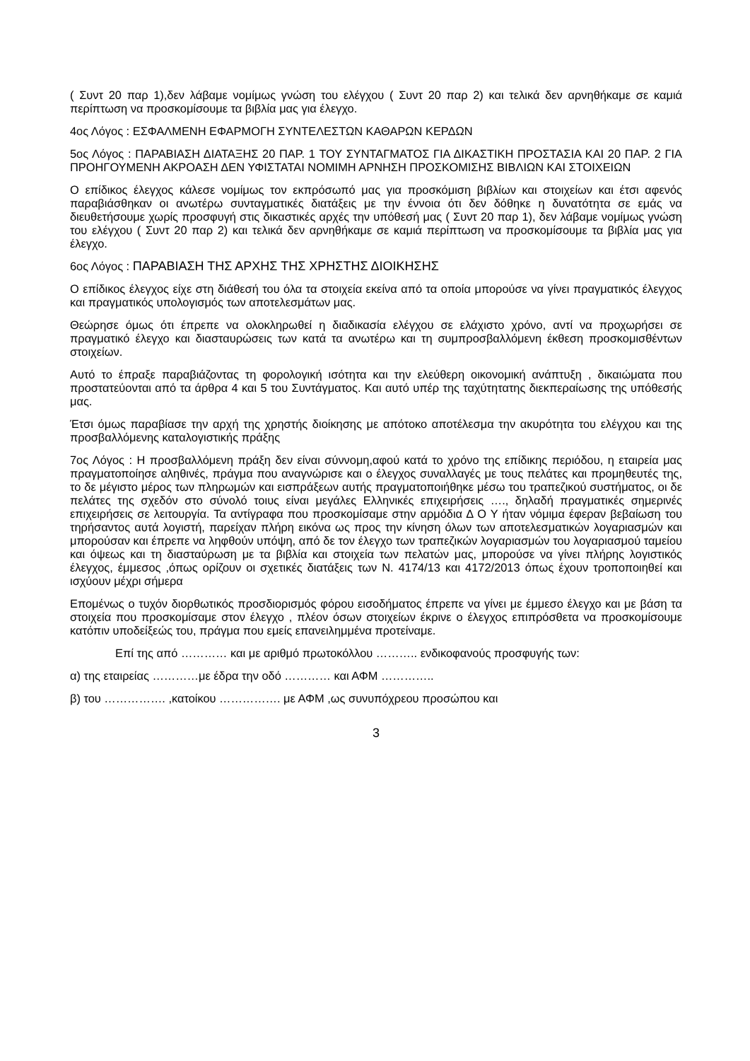( Συντ 20 παρ 1),δεν λάβαμε νομίμως γνώση του ελέγχου ( Συντ 20 παρ 2) και τελικά δεν αρνηθήκαμε σε καμιά περίπτωση να προσκομίσουμε τα βιβλία μας για έλεγχο.
4ος Λόγος : ΕΣΦΑΛΜΕΝΗ ΕΦΑΡΜΟΓΗ ΣΥΝΤΕΛΕΣΤΩΝ ΚΑΘΑΡΩΝ ΚΕΡΔΩΝ
5ος Λόγος : ΠΑΡΑΒΙΑΣΗ ΔΙΑΤΑΞΗΣ 20 ΠΑΡ. 1 ΤΟΥ ΣΥΝΤΑΓΜΑΤΟΣ ΓΙΑ ΔΙΚΑΣΤΙΚΗ ΠΡΟΣΤΑΣΙΑ ΚΑΙ 20 ΠΑΡ. 2 ΓΙΑ ΠΡΟΗΓΟΥΜΕΝΗ ΑΚΡΟΑΣΗ ΔΕΝ ΥΦΙΣΤΑΤΑΙ ΝΟΜΙΜΗ ΑΡΝΗΣΗ ΠΡΟΣΚΟΜΙΣΗΣ ΒΙΒΛΙΩΝ ΚΑΙ ΣΤΟΙΧΕΙΩΝ
Ο επίδικος έλεγχος κάλεσε νομίμως τον εκπρόσωπό μας για προσκόμιση βιβλίων και στοιχείων και έτσι αφενός παραβιάσθηκαν οι ανωτέρω συνταγματικές διατάξεις με την έννοια ότι δεν δόθηκε η δυνατότητα σε εμάς να διευθετήσουμε χωρίς προσφυγή στις δικαστικές αρχές την υπόθεσή μας ( Συντ 20 παρ 1), δεν λάβαμε νομίμως γνώση του ελέγχου ( Συντ 20 παρ 2) και τελικά δεν αρνηθήκαμε σε καμιά περίπτωση να προσκομίσουμε τα βιβλία μας για έλεγχο.
6ος Λόγος : ΠΑΡΑΒΙΑΣΗ ΤΗΣ ΑΡΧΗΣ ΤΗΣ ΧΡΗΣΤΗΣ ΔΙΟΙΚΗΣΗΣ
Ο επίδικος έλεγχος είχε στη διάθεσή του όλα τα στοιχεία εκείνα από τα οποία μπορούσε να γίνει πραγματικός έλεγχος και πραγματικός υπολογισμός των αποτελεσμάτων μας.
Θεώρησε όμως ότι έπρεπε να ολοκληρωθεί η διαδικασία ελέγχου σε ελάχιστο χρόνο, αντί να προχωρήσει σε πραγματικό έλεγχο και διασταυρώσεις των κατά τα ανωτέρω και τη συμπροσβαλλόμενη έκθεση προσκομισθέντων στοιχείων.
Αυτό το έπραξε παραβιάζοντας τη φορολογική ισότητα και την ελεύθερη οικονομική ανάπτυξη , δικαιώματα που προστατεύονται από τα άρθρα 4 και 5 του Συντάγματος. Και αυτό υπέρ της ταχύτητατης διεκπεραίωσης της υπόθεσής μας.
Έτσι όμως παραβίασε την αρχή της χρηστής διοίκησης με απότοκο αποτέλεσμα την ακυρότητα του ελέγχου και της προσβαλλόμενης καταλογιστικής πράξης
7ος Λόγος : Η προσβαλλόμενη πράξη δεν είναι σύννομη,αφού κατά το χρόνο της επίδικης περιόδου, η εταιρεία μας πραγματοποίησε αληθινές, πράγμα που αναγνώρισε και ο έλεγχος συναλλαγές με τους πελάτες και προμηθευτές της, το δε μέγιστο μέρος των πληρωμών και εισπράξεων αυτής πραγματοποιήθηκε μέσω του τραπεζικού συστήματος, οι δε πελάτες της σχεδόν στο σύνολό τοιυς είναι μεγάλες Ελληνικές επιχειρήσεις …., δηλαδή πραγματικές σημερινές επιχειρήσεις σε λειτουργία. Τα αντίγραφα που προσκομίσαμε στην αρμόδια Δ Ο Υ ήταν νόμιμα έφεραν βεβαίωση του τηρήσαντος αυτά λογιστή, παρείχαν πλήρη εικόνα ως προς την κίνηση όλων των αποτελεσματικών λογαριασμών και μπορούσαν και έπρεπε να ληφθούν υπόψη, από δε τον έλεγχο των τραπεζικών λογαριασμών του λογαριασμού ταμείου και όψεως και τη διασταύρωση με τα βιβλία και στοιχεία των πελατών μας, μπορούσε να γίνει πλήρης λογιστικός έλεγχος, έμμεσος ,όπως ορίζουν οι σχετικές διατάξεις των Ν. 4174/13 και 4172/2013 όπως έχουν τροποποιηθεί και ισχύουν μέχρι σήμερα
Επομένως ο τυχόν διορθωτικός προσδιορισμός φόρου εισοδήματος έπρεπε να γίνει με έμμεσο έλεγχο και με βάση τα στοιχεία που προσκομίσαμε στον έλεγχο , πλέον όσων στοιχείων έκρινε ο έλεγχος επιπρόσθετα να προσκομίσουμε κατόπιν υποδείξεώς του, πράγμα που εμείς επανειλημμένα προτείναμε.
Επί της από ………… και με αριθμό πρωτοκόλλου ……….. ενδικοφανούς προσφυγής των:
α) της εταιρείας …………με έδρα την οδό ………… και ΑΦΜ …………..
β) του ……………. ,κατοίκου ……………. με ΑΦΜ ,ως συνυπόχρεου προσώπου και
3